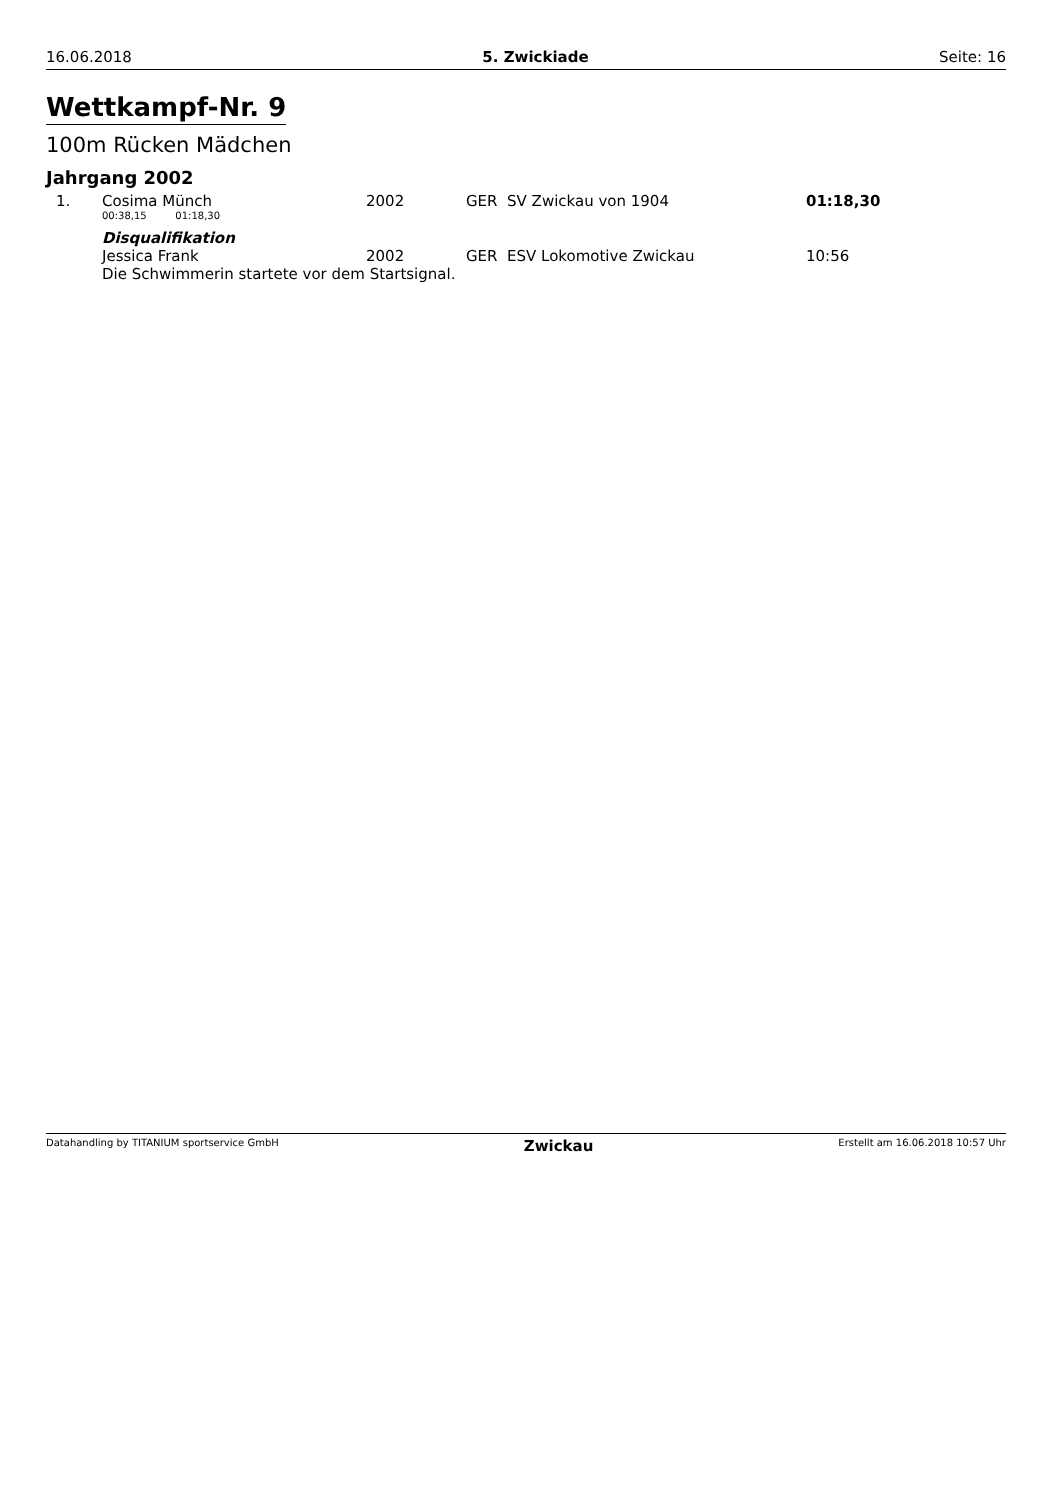16.06.2018 5. Zwickiade Seite: 16
Wettkampf-Nr. 9
100m Rücken Mädchen
Jahrgang 2002
| 1. | Cosima Münch | 2002 | GER SV Zwickau von 1904 | 01:18,30 |
| | 00:38,15 01:18,30 | | | |
| | Disqualifikation | | | |
| | Jessica Frank | 2002 | GER ESV Lokomotive Zwickau | 10:56 |
| | Die Schwimmerin startete vor dem Startsignal. | | | |
Datahandling by TITANIUM sportservice GmbH Zwickau Erstellt am 16.06.2018 10:57 Uhr